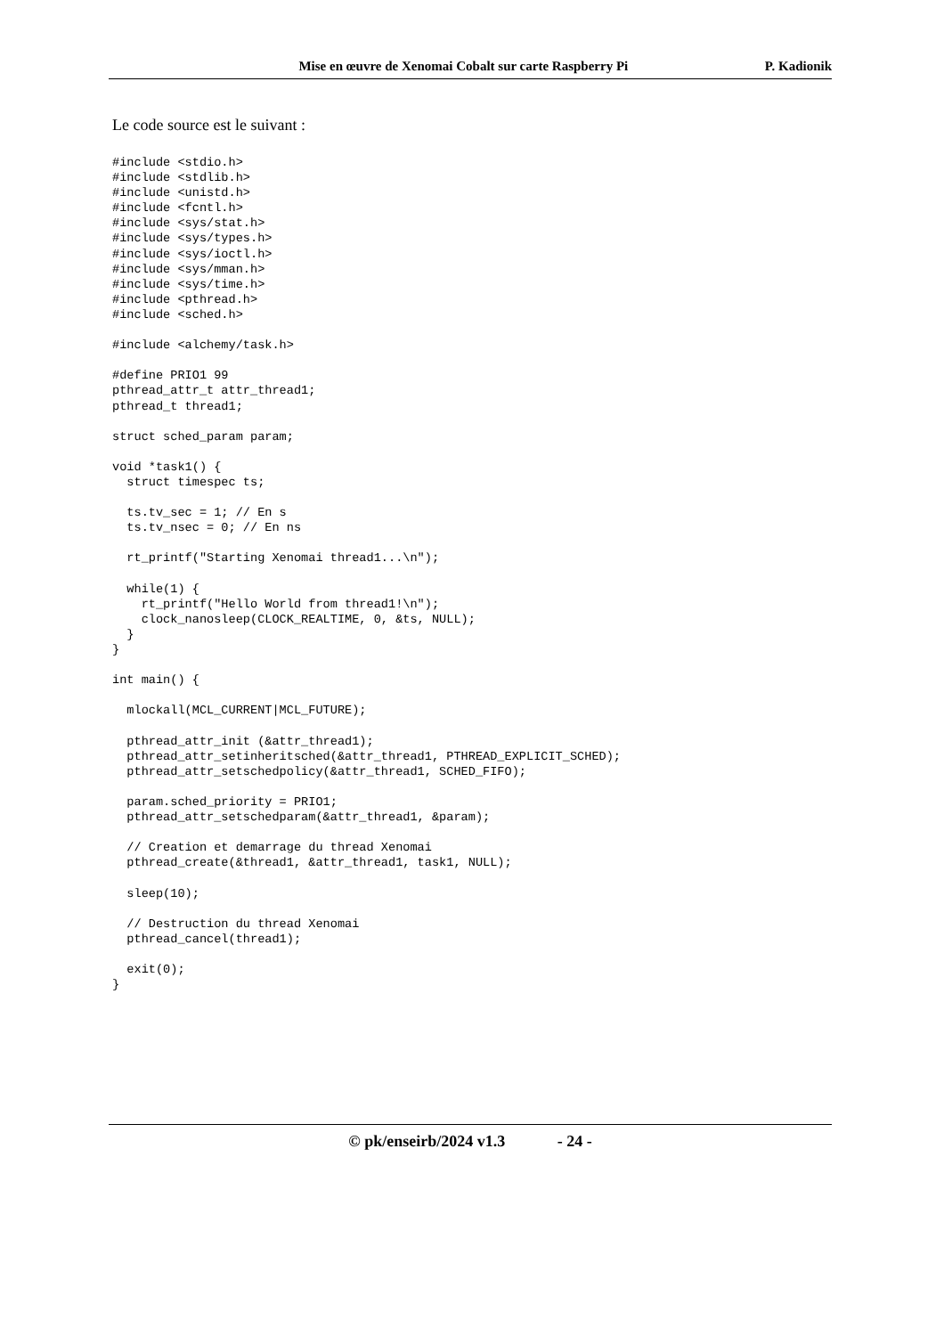Mise en œuvre de Xenomai Cobalt sur carte Raspberry Pi P. Kadionik
Le code source est le suivant :
#include <stdio.h>
#include <stdlib.h>
#include <unistd.h>
#include <fcntl.h>
#include <sys/stat.h>
#include <sys/types.h>
#include <sys/ioctl.h>
#include <sys/mman.h>
#include <sys/time.h>
#include <pthread.h>
#include <sched.h>

#include <alchemy/task.h>

#define PRIO1 99
pthread_attr_t attr_thread1;
pthread_t thread1;

struct sched_param param;

void *task1() {
  struct timespec ts;

  ts.tv_sec = 1; // En s
  ts.tv_nsec = 0; // En ns

  rt_printf("Starting Xenomai thread1...\n");

  while(1) {
    rt_printf("Hello World from thread1!\n");
    clock_nanosleep(CLOCK_REALTIME, 0, &ts, NULL);
  }
}

int main() {

  mlockall(MCL_CURRENT|MCL_FUTURE);

  pthread_attr_init (&attr_thread1);
  pthread_attr_setinheritsched(&attr_thread1, PTHREAD_EXPLICIT_SCHED);
  pthread_attr_setschedpolicy(&attr_thread1, SCHED_FIFO);

  param.sched_priority = PRIO1;
  pthread_attr_setschedparam(&attr_thread1, &param);

  // Creation et demarrage du thread Xenomai
  pthread_create(&thread1, &attr_thread1, task1, NULL);

  sleep(10);

  // Destruction du thread Xenomai
  pthread_cancel(thread1);

  exit(0);
}
© pk/enseirb/2024 v1.3 - 24 -